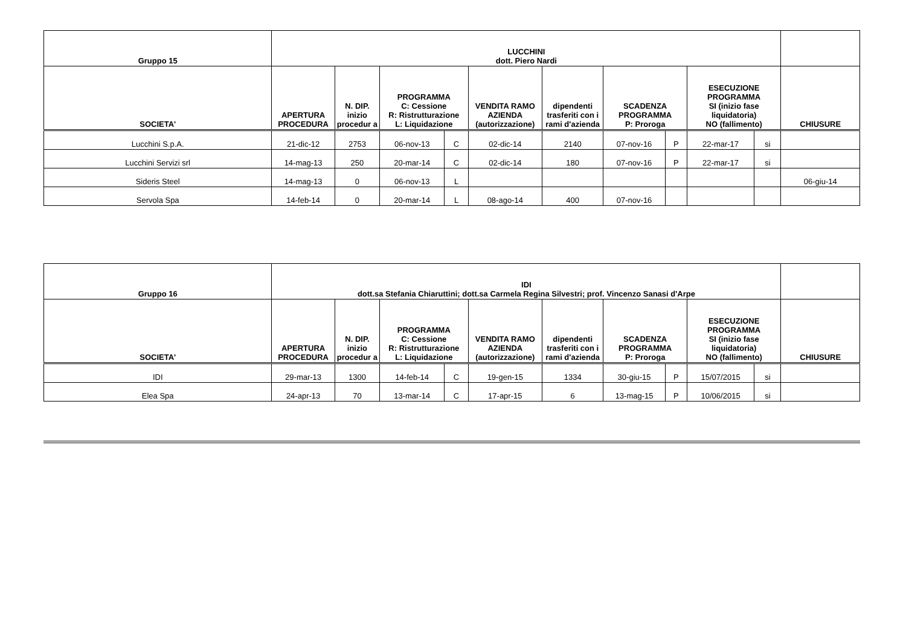| Gruppo 15 | LUCCHINI dott. Piero Nardi | | | | | | | | | | |
| --- | --- | --- | --- | --- | --- | --- | --- | --- | --- | --- | --- |
| SOCIETA' | APERTURA PROCEDURA | N. DIP. inizio procedur a | PROGRAMMA C: Cessione R: Ristrutturazione L: Liquidazione | | VENDITA RAMO AZIENDA (autorizzazione) | dipendenti trasferiti con i rami d'azienda | SCADENZA PROGRAMMA P: Proroga | | ESECUZIONE PROGRAMMA SI (inizio fase liquidatoria) NO (fallimento) | | CHIUSURE |
| Lucchini S.p.A. | 21-dic-12 | 2753 | 06-nov-13 | C | 02-dic-14 | 2140 | 07-nov-16 | P | 22-mar-17 | si | |
| Lucchini Servizi srl | 14-mag-13 | 250 | 20-mar-14 | C | 02-dic-14 | 180 | 07-nov-16 | P | 22-mar-17 | si | |
| Sideris Steel | 14-mag-13 | 0 | 06-nov-13 | L | | | | | | | 06-giu-14 |
| Servola Spa | 14-feb-14 | 0 | 20-mar-14 | L | 08-ago-14 | 400 | 07-nov-16 | | | | |
| Gruppo 16 | IDI dott.sa Stefania Chiaruttini; dott.sa Carmela Regina Silvestri; prof. Vincenzo Sanasi d'Arpe | | | | | | | | | | |
| --- | --- | --- | --- | --- | --- | --- | --- | --- | --- | --- | --- |
| SOCIETA' | APERTURA PROCEDURA | N. DIP. inizio procedur a | PROGRAMMA C: Cessione R: Ristrutturazione L: Liquidazione | | VENDITA RAMO AZIENDA (autorizzazione) | dipendenti trasferiti con i rami d'azienda | SCADENZA PROGRAMMA P: Proroga | | ESECUZIONE PROGRAMMA SI (inizio fase liquidatoria) NO (fallimento) | | CHIUSURE |
| IDI | 29-mar-13 | 1300 | 14-feb-14 | C | 19-gen-15 | 1334 | 30-giu-15 | P | 15/07/2015 | si | |
| Elea Spa | 24-apr-13 | 70 | 13-mar-14 | C | 17-apr-15 | 6 | 13-mag-15 | P | 10/06/2015 | si | |